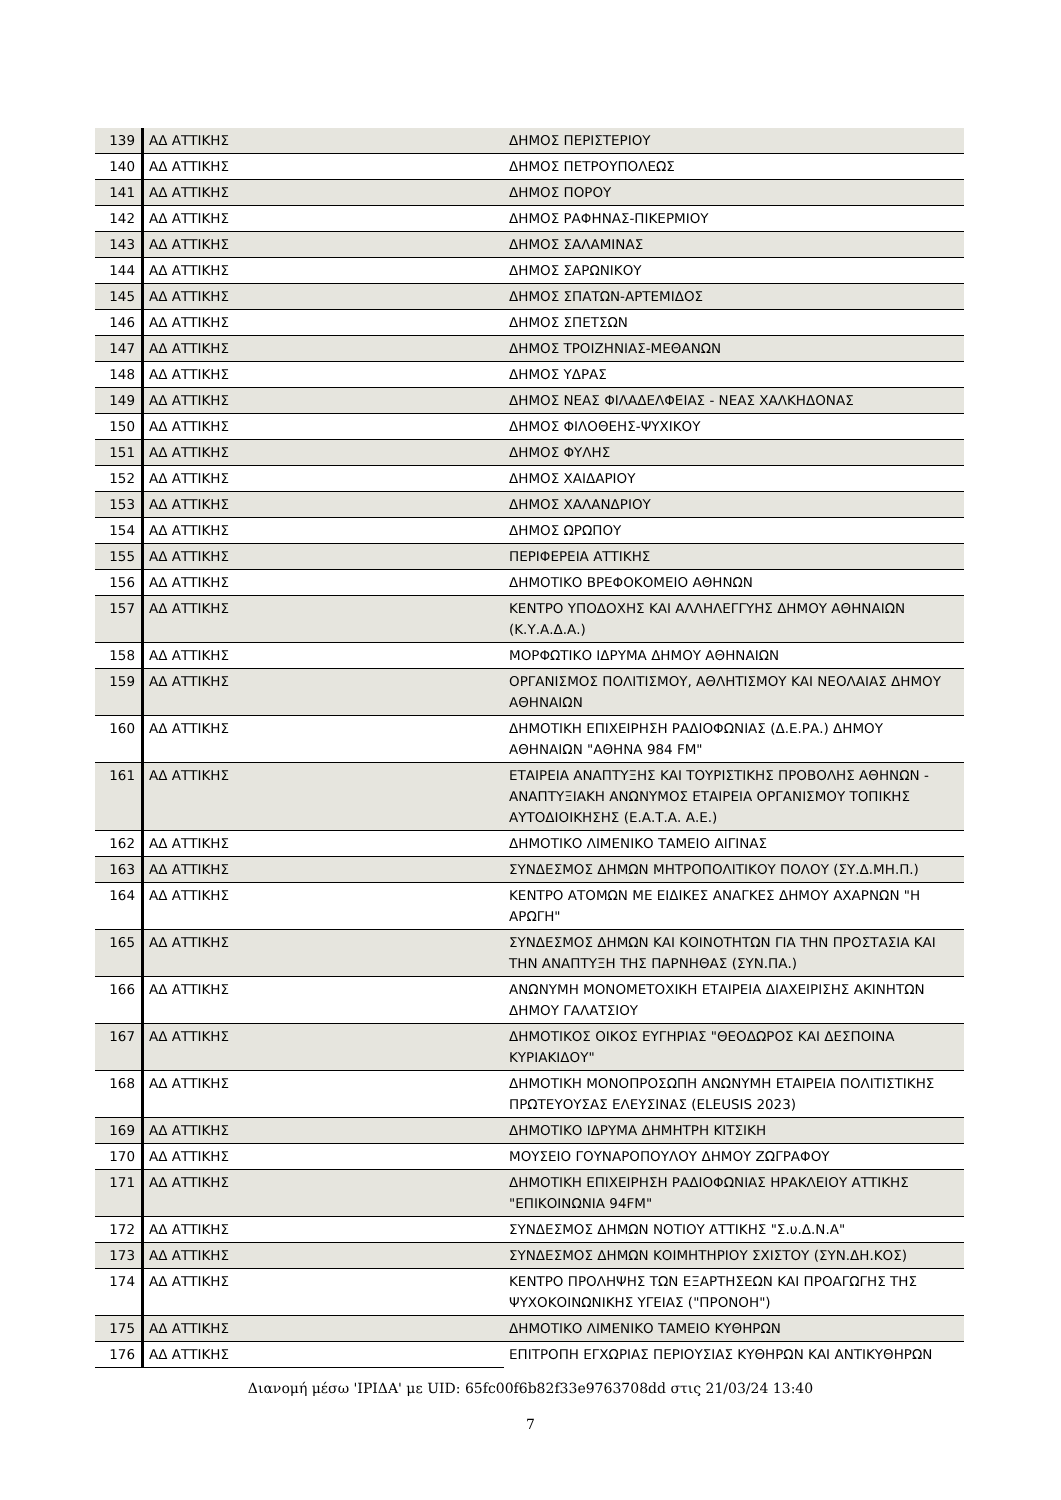| 139 | ΑΔ ΑΤΤΙΚΗΣ | ΔΗΜΟΣ ΠΕΡΙΣΤΕΡΙΟΥ |
| 140 | ΑΔ ΑΤΤΙΚΗΣ | ΔΗΜΟΣ ΠΕΤΡΟΥΠΟΛΕΩΣ |
| 141 | ΑΔ ΑΤΤΙΚΗΣ | ΔΗΜΟΣ ΠΟΡΟΥ |
| 142 | ΑΔ ΑΤΤΙΚΗΣ | ΔΗΜΟΣ ΡΑΦΗΝΑΣ-ΠΙΚΕΡΜΙΟΥ |
| 143 | ΑΔ ΑΤΤΙΚΗΣ | ΔΗΜΟΣ ΣΑΛΑΜΙΝΑΣ |
| 144 | ΑΔ ΑΤΤΙΚΗΣ | ΔΗΜΟΣ ΣΑΡΩΝΙΚΟΥ |
| 145 | ΑΔ ΑΤΤΙΚΗΣ | ΔΗΜΟΣ ΣΠΑΤΩΝ-ΑΡΤΕΜΙΔΟΣ |
| 146 | ΑΔ ΑΤΤΙΚΗΣ | ΔΗΜΟΣ ΣΠΕΤΣΩΝ |
| 147 | ΑΔ ΑΤΤΙΚΗΣ | ΔΗΜΟΣ ΤΡΟΙΖΗΝΙΑΣ-ΜΕΘΑΝΩΝ |
| 148 | ΑΔ ΑΤΤΙΚΗΣ | ΔΗΜΟΣ ΥΔΡΑΣ |
| 149 | ΑΔ ΑΤΤΙΚΗΣ | ΔΗΜΟΣ ΝΕΑΣ ΦΙΛΑΔΕΛΦΕΙΑΣ - ΝΕΑΣ ΧΑΛΚΗΔΟΝΑΣ |
| 150 | ΑΔ ΑΤΤΙΚΗΣ | ΔΗΜΟΣ ΦΙΛΟΘΕΗΣ-ΨΥΧΙΚΟΥ |
| 151 | ΑΔ ΑΤΤΙΚΗΣ | ΔΗΜΟΣ ΦΥΛΗΣ |
| 152 | ΑΔ ΑΤΤΙΚΗΣ | ΔΗΜΟΣ ΧΑΙΔΑΡΙΟΥ |
| 153 | ΑΔ ΑΤΤΙΚΗΣ | ΔΗΜΟΣ ΧΑΛΑΝΔΡΙΟΥ |
| 154 | ΑΔ ΑΤΤΙΚΗΣ | ΔΗΜΟΣ ΩΡΩΠΟΥ |
| 155 | ΑΔ ΑΤΤΙΚΗΣ | ΠΕΡΙΦΕΡΕΙΑ ΑΤΤΙΚΗΣ |
| 156 | ΑΔ ΑΤΤΙΚΗΣ | ΔΗΜΟΤΙΚΟ ΒΡΕΦΟΚΟΜΕΙΟ ΑΘΗΝΩΝ |
| 157 | ΑΔ ΑΤΤΙΚΗΣ | ΚΕΝΤΡΟ ΥΠΟΔΟΧΗΣ ΚΑΙ ΑΛΛΗΛΕΓΓΥΗΣ ΔΗΜΟΥ ΑΘΗΝΑΙΩΝ (Κ.Υ.Α.Δ.Α.) |
| 158 | ΑΔ ΑΤΤΙΚΗΣ | ΜΟΡΦΩΤΙΚΟ ΙΔΡΥΜΑ ΔΗΜΟΥ ΑΘΗΝΑΙΩΝ |
| 159 | ΑΔ ΑΤΤΙΚΗΣ | ΟΡΓΑΝΙΣΜΟΣ ΠΟΛΙΤΙΣΜΟΥ, ΑΘΛΗΤΙΣΜΟΥ ΚΑΙ ΝΕΟΛΑΙΑΣ ΔΗΜΟΥ ΑΘΗΝΑΙΩΝ |
| 160 | ΑΔ ΑΤΤΙΚΗΣ | ΔΗΜΟΤΙΚΗ ΕΠΙΧΕΙΡΗΣΗ ΡΑΔΙΟΦΩΝΙΑΣ (Δ.Ε.ΡΑ.) ΔΗΜΟΥ ΑΘΗΝΑΙΩΝ "ΑΘΗΝΑ 984 FM" |
| 161 | ΑΔ ΑΤΤΙΚΗΣ | ΕΤΑΙΡΕΙΑ ΑΝΑΠΤΥΞΗΣ ΚΑΙ ΤΟΥΡΙΣΤΙΚΗΣ ΠΡΟΒΟΛΗΣ ΑΘΗΝΩΝ - ΑΝΑΠΤΥΞΙΑΚΗ ΑΝΩΝΥΜΟΣ ΕΤΑΙΡΕΙΑ ΟΡΓΑΝΙΣΜΟΥ ΤΟΠΙΚΗΣ ΑΥΤΟΔΙΟΙΚΗΣΗΣ (Ε.Α.Τ.Α. Α.Ε.) |
| 162 | ΑΔ ΑΤΤΙΚΗΣ | ΔΗΜΟΤΙΚΟ ΛΙΜΕΝΙΚΟ ΤΑΜΕΙΟ ΑΙΓΙΝΑΣ |
| 163 | ΑΔ ΑΤΤΙΚΗΣ | ΣΥΝΔΕΣΜΟΣ ΔΗΜΩΝ ΜΗΤΡΟΠΟΛΙΤΙΚΟΥ ΠΟΛΟΥ (ΣΥ.Δ.ΜΗ.Π.) |
| 164 | ΑΔ ΑΤΤΙΚΗΣ | ΚΕΝΤΡΟ ΑΤΟΜΩΝ ΜΕ ΕΙΔΙΚΕΣ ΑΝΑΓΚΕΣ ΔΗΜΟΥ ΑΧΑΡΝΩΝ "Η ΑΡΩΓΗ" |
| 165 | ΑΔ ΑΤΤΙΚΗΣ | ΣΥΝΔΕΣΜΟΣ ΔΗΜΩΝ ΚΑΙ ΚΟΙΝΟΤΗΤΩΝ ΓΙΑ ΤΗΝ ΠΡΟΣΤΑΣΙΑ ΚΑΙ ΤΗΝ ΑΝΑΠΤΥΞΗ ΤΗΣ ΠΑΡΝΗΘΑΣ (ΣΥΝ.ΠΑ.) |
| 166 | ΑΔ ΑΤΤΙΚΗΣ | ΑΝΩΝΥΜΗ ΜΟΝΟΜΕΤΟΧΙΚΗ ΕΤΑΙΡΕΙΑ ΔΙΑΧΕΙΡΙΣΗΣ ΑΚΙΝΗΤΩΝ ΔΗΜΟΥ ΓΑΛΑΤΣΙΟΥ |
| 167 | ΑΔ ΑΤΤΙΚΗΣ | ΔΗΜΟΤΙΚΟΣ ΟΙΚΟΣ ΕΥΓΗΡΙΑΣ "ΘΕΟΔΩΡΟΣ ΚΑΙ ΔΕΣΠΟΙΝΑ ΚΥΡΙΑΚΙΔΟΥ" |
| 168 | ΑΔ ΑΤΤΙΚΗΣ | ΔΗΜΟΤΙΚΗ ΜΟΝΟΠΡΟΣΩΠΗ ΑΝΩΝΥΜΗ ΕΤΑΙΡΕΙΑ ΠΟΛΙΤΙΣΤΙΚΗΣ ΠΡΩΤΕΥΟΥΣΑΣ ΕΛΕΥΣΙΝΑΣ (ELEUSIS 2023) |
| 169 | ΑΔ ΑΤΤΙΚΗΣ | ΔΗΜΟΤΙΚΟ ΙΔΡΥΜΑ ΔΗΜΗΤΡΗ ΚΙΤΣΙΚΗ |
| 170 | ΑΔ ΑΤΤΙΚΗΣ | ΜΟΥΣΕΙΟ ΓΟΥΝΑΡΟΠΟΥΛΟΥ ΔΗΜΟΥ ΖΩΓΡΑΦΟΥ |
| 171 | ΑΔ ΑΤΤΙΚΗΣ | ΔΗΜΟΤΙΚΗ ΕΠΙΧΕΙΡΗΣΗ ΡΑΔΙΟΦΩΝΙΑΣ ΗΡΑΚΛΕΙΟΥ ΑΤΤΙΚΗΣ "ΕΠΙΚΟΙΝΩΝΙΑ 94FM" |
| 172 | ΑΔ ΑΤΤΙΚΗΣ | ΣΥΝΔΕΣΜΟΣ ΔΗΜΩΝ ΝΟΤΙΟΥ ΑΤΤΙΚΗΣ "Σ.υ.Δ.Ν.Α" |
| 173 | ΑΔ ΑΤΤΙΚΗΣ | ΣΥΝΔΕΣΜΟΣ ΔΗΜΩΝ ΚΟΙΜΗΤΗΡΙΟΥ ΣΧΙΣΤΟΥ (ΣΥΝ.ΔΗ.ΚΟΣ) |
| 174 | ΑΔ ΑΤΤΙΚΗΣ | ΚΕΝΤΡΟ ΠΡΟΛΗΨΗΣ ΤΩΝ ΕΞΑΡΤΗΣΕΩΝ ΚΑΙ ΠΡΟΑΓΩΓΗΣ ΤΗΣ ΨΥΧΟΚΟΙΝΩΝΙΚΗΣ ΥΓΕΙΑΣ ("ΠΡΟΝΟΗ") |
| 175 | ΑΔ ΑΤΤΙΚΗΣ | ΔΗΜΟΤΙΚΟ ΛΙΜΕΝΙΚΟ ΤΑΜΕΙΟ ΚΥΘΗΡΩΝ |
| 176 | ΑΔ ΑΤΤΙΚΗΣ | ΕΠΙΤΡΟΠΗ ΕΓΧΩΡΙΑΣ ΠΕΡΙΟΥΣΙΑΣ ΚΥΘΗΡΩΝ ΚΑΙ ΑΝΤΙΚΥΘΗΡΩΝ |
Διανομή μέσω 'ΙΡΙΔΑ' με UID: 65fc00f6b82f33e9763708dd στις 21/03/24 13:40
7